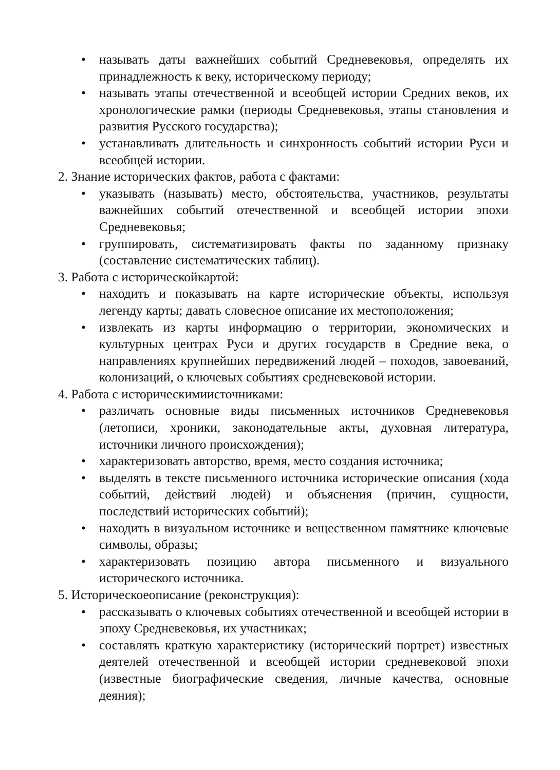• называть даты важнейших событий Средневековья, определять их принадлежность к веку, историческому периоду;
• называть этапы отечественной и всеобщей истории Средних веков, их хронологические рамки (периоды Средневековья, этапы становления и развития Русского государства);
• устанавливать длительность и синхронность событий истории Руси и всеобщей истории.
2. Знание исторических фактов, работа с фактами:
• указывать (называть) место, обстоятельства, участников, результаты важнейших событий отечественной и всеобщей истории эпохи Средневековья;
• группировать, систематизировать факты по заданному признаку (составление систематических таблиц).
3. Работа с историческойкартой:
• находить и показывать на карте исторические объекты, используя легенду карты; давать словесное описание их местоположения;
• извлекать из карты информацию о территории, экономических и культурных центрах Руси и других государств в Средние века, о направлениях крупнейших передвижений людей – походов, завоеваний, колонизаций, о ключевых событиях средневековой истории.
4. Работа с историческимиисточниками:
• различать основные виды письменных источников Средневековья (летописи, хроники, законодательные акты, духовная литература, источники личного происхождения);
• характеризовать авторство, время, место создания источника;
• выделять в тексте письменного источника исторические описания (хода событий, действий людей) и объяснения (причин, сущности, последствий исторических событий);
• находить в визуальном источнике и вещественном памятнике ключевые символы, образы;
• характеризовать позицию автора письменного и визуального исторического источника.
5. Историческоеописание (реконструкция):
• рассказывать о ключевых событиях отечественной и всеобщей истории в эпоху Средневековья, их участниках;
• составлять краткую характеристику (исторический портрет) известных деятелей отечественной и всеобщей истории средневековой эпохи (известные биографические сведения, личные качества, основные деяния);